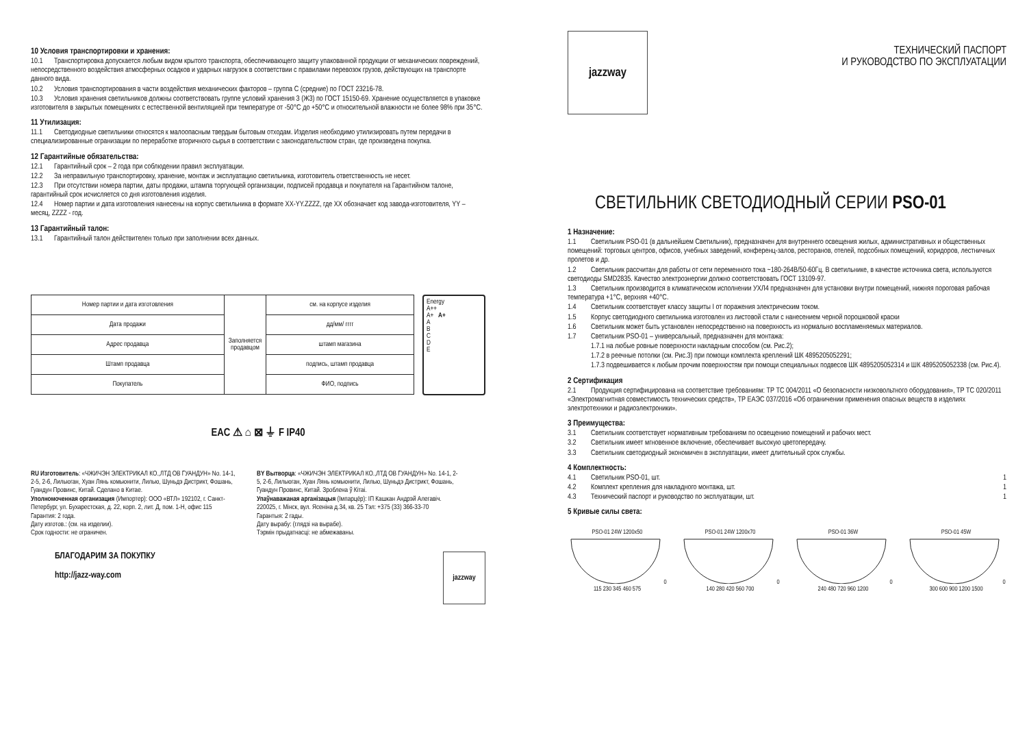10 Условия транспортировки и хранения:
10.1 Транспортировка допускается любым видом крытого транспорта, обеспечивающего защиту упакованной продукции от механических повреждений, непосредственного воздействия атмосферных осадков и ударных нагрузок в соответствии с правилами перевозок грузов, действующих на транспорте данного вида.
10.2 Условия транспортирования в части воздействия механических факторов – группа С (средние) по ГОСТ 23216-78.
10.3 Условия хранения светильников должны соответствовать группе условий хранения 3 (Ж3) по ГОСТ 15150-69. Хранение осуществляется в упаковке изготовителя в закрытых помещениях с естественной вентиляцией при температуре от -50°С до +50°С и относительной влажности не более 98% при 35°С.
11 Утилизация:
11.1 Светодиодные светильники относятся к малоопасным твердым бытовым отходам. Изделия необходимо утилизировать путем передачи в специализированные огранизации по переработке вторичного сырья в соответствии с законодательством стран, где произведена покупка.
12 Гарантийные обязательства:
12.1 Гарантийный срок – 2 года при соблюдении правил эксплуатации.
12.2 За неправильную транспортировку, хранение, монтаж и эксплуатацию светильника, изготовитель ответственность не несет.
12.3 При отсутствии номера партии, даты продажи, штампа торгующей организации, подписей продавца и покупателя на Гарантийном талоне, гарантийный срок исчисляется со дня изготовления изделия.
12.4 Номер партии и дата изготовления нанесены на корпус светильника в формате XX-YY.ZZZZ, где XX обозначает код завода-изготовителя, YY – месяц, ZZZZ - год.
13 Гарантийный талон:
13.1 Гарантийный талон действителен только при заполнении всех данных.
| Номер партии и дата изготовления | Заполняется продавцом | см. на корпусе изделия |
| Дата продажи | | дд/мм/ гггг |
| Адрес продавца | | штамп магазина |
| Штамп продавца | | подпись, штамп продавца |
| Покупатель | | ФИО, подпись |
Energy
A++
A+ A+
A
B
C
D
E
EAC ⚠ ⌂ ⊠ ⏚ F IP40
RU Изготовитель: «ЧЖИЧЭН ЭЛЕКТРИКАЛ КО.,ЛТД ОВ ГУАНДУН» No. 14-1, 2-5, 2-6, Лильюган, Хуан Лянь комьюнити, Лилью, Шуньдэ Дистрикт, Фошань, Гуандун Провинс, Китай. Сделано в Китае.
Уполномоченная организация (Импортер): ООО «ВТЛ» 192102, г. Санкт-Петербург, ул. Бухарестская, д. 22, корп. 2, лит. Д, пом. 1-Н, офис 115
Гарантия: 2 года.
Дату изготов.: (см. на изделии).
Срок годности: не ограничен.
BY Вытворца: «ЧЖИЧЭН ЭЛЕКТРИКАЛ КО.,ЛТД ОВ ГУАНДУН» No. 14-1, 2-5, 2-6, Лильюган, Хуан Лянь комьюнити, Лилью, Шуньдэ Дистрикт, Фошань, Гуандун Провинс, Китай. Зроблена ў Кітаі.
Упаўнаважаная арганізацыя (Імпарцёр): ІП Кашкан Андрэй Алегавіч. 220025, г. Мінск, вул. Ясеніна д.34, кв. 25 Тэл: +375 (33) 366-33-70
Гарантыя: 2 гады.
Дату вырабу: (глядзі на вырабе).
Тэрмін прыдатнасці: не абмежаваны.
БЛАГОДАРИМ ЗА ПОКУПКУ
http://jazz-way.com
jazzway
jazzway
ТЕХНИЧЕСКИЙ ПАСПОРТ
И РУКОВОДСТВО ПО ЭКСПЛУАТАЦИИ
СВЕТИЛЬНИК СВЕТОДИОДНЫЙ СЕРИИ PSO-01
1 Назначение:
1.1 Светильник PSO-01 (в дальнейшем Светильник), предназначен для внутреннего освещения жилых, административных и общественных помещений: торговых центров, офисов, учебных заведений, конференц-залов, ресторанов, отелей, подсобных помещений, коридоров, лестничных пролетов и др.
1.2 Светильник рассчитан для работы от сети переменного тока ~180-264В/50-60Гц. В светильнике, в качестве источника света, используются светодиоды SMD2835. Качество электроэнергии должно соответствовать ГОСТ 13109-97.
1.3 Светильник производится в климатическом исполнении УХЛ4 предназначен для установки внутри помещений, нижняя пороговая рабочая температура +1°С, верхняя +40°С.
1.4 Светильник соответствует классу защиты I от поражения электрическим током.
1.5 Корпус светодиодного светильника изготовлен из листовой стали с нанесением черной порошковой краски
1.6 Светильник может быть установлен непосредственно на поверхность из нормально воспламеняемых материалов.
1.7 Светильник PSO-01 – универсальный, предназначен для монтажа:
1.7.1 на любые ровные поверхности накладным способом (см. Рис.2);
1.7.2 в реечные потолки (см. Рис.3) при помощи комплекта креплений ШК 4895205052291;
1.7.3 подвешивается к любым прочим поверхностям при помощи специальных подвесов ШК 4895205052314 и ШК 4895205052338 (см. Рис.4).
2 Сертификация
2.1 Продукция сертифицирована на соответствие требованиям: ТР ТС 004/2011 «О безопасности низковольтного оборудования», ТР ТС 020/2011 «Электромагнитная совместимость технических средств», ТР ЕАЭС 037/2016 «Об ограничении применения опасных веществ в изделиях электротехники и радиоэлектроники».
3 Преимущества:
3.1 Светильник соответствует нормативным требованиям по освещению помещений и рабочих мест.
3.2 Светильник имеет мгновенное включение, обеспечивает высокую цветопередачу.
3.3 Светильник светодиодный экономичен в эксплуатации, имеет длительный срок службы.
4 Комплектность:
4.1 Светильник PSO-01, шт. 1
4.2 Комплект крепления для накладного монтажа, шт. 1
4.3 Технический паспорт и руководство по эксплуатации, шт. 1
5 Кривые силы света:
PSO-01 24W 1200x500 115 230 345 460 575
PSO-01 24W 1200x700 140 280 420 560 700
PSO-01 36W0 240 480 720 960 1200
PSO-01 45W0 300 600 900 1200 1500